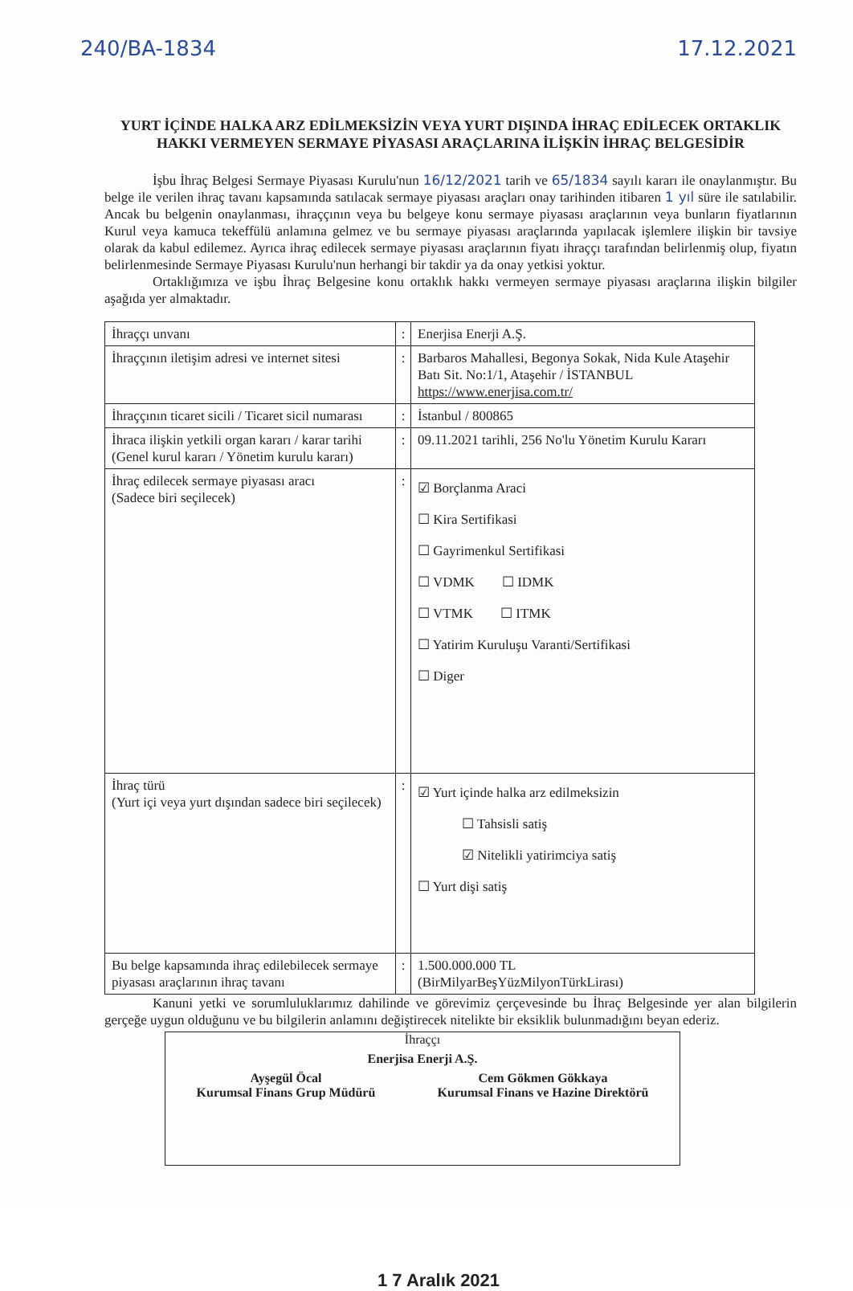240/BA-1834 17.12.2021
YURT İÇİNDE HALKA ARZ EDİLMEKSİZİN VEYA YURT DIŞINDA İHRAÇ EDİLECEK ORTAKLIK HAKKI VERMEYEN SERMAYE PİYASASI ARAÇLARINA İLİŞKİN İHRAÇ BELGESİDİR
İşbu İhraç Belgesi Sermaye Piyasası Kurulu'nun 16/12/2021 tarih ve 65/1834 sayılı kararı ile onaylanmıştır. Bu belge ile verilen ihraç tavanı kapsamında satılacak sermaye piyasası araçları onay tarihinden itibaren 1 yıl süre ile satılabilir. Ancak bu belgenin onaylanması, ihraççının veya bu belgeye konu sermaye piyasası araçlarının veya bunların fiyatlarının Kurul veya kamuca tekeffülü anlamına gelmez ve bu sermaye piyasası araçlarında yapılacak işlemlere ilişkin bir tavsiye olarak da kabul edilemez. Ayrıca ihraç edilecek sermaye piyasası araçlarının fiyatı ihraççı tarafından belirlenmiş olup, fiyatın belirlenmesinde Sermaye Piyasası Kurulu'nun herhangi bir takdir ya da onay yetkisi yoktur.
Ortaklığımıza ve işbu İhraç Belgesine konu ortaklık hakkı vermeyen sermaye piyasası araçlarına ilişkin bilgiler aşağıda yer almaktadır.
| İhraççı unvanı | : | Enerjisa Enerji A.Ş. |
| İhraççının iletişim adresi ve internet sitesi | : | Barbaros Mahallesi, Begonya Sokak, Nida Kule Ataşehir Batı Sit. No:1/1, Ataşehir / İSTANBUL https://www.enerjisa.com.tr/ |
| İhraççının ticaret sicili / Ticaret sicil numarası | : | İstanbul / 800865 |
| İhraca ilişkin yetkili organ kararı / karar tarihi (Genel kurul kararı / Yönetim kurulu kararı) | : | 09.11.2021 tarihli, 256 No'lu Yönetim Kurulu Kararı |
| İhraç edilecek sermaye piyasası aracı (Sadece biri seçilecek) | : | ☑ Borçlanma Araci ☐ Kira Sertifikasi ☐ Gayrimenkul Sertifikasi ☐ VDMK ☐ IDMK ☐ VTMK ☐ ITMK ☐ Yatirim Kuruluşu Varanti/Sertifikasi ☐ Diger |
| İhraç türü (Yurt içi veya yurt dışından sadece biri seçilecek) | : | ☑ Yurt içinde halka arz edilmeksizin ☐ Tahsisli satiş ☑ Nitelikli yatirimciya satiş ☐ Yurt dişi satiş |
| Bu belge kapsamında ihraç edilebilecek sermaye piyasası araçlarının ihraç tavanı | : | 1.500.000.000 TL (BirMilyarBeşYüzMilyonTürkLirası) |
Kanuni yetki ve sorumluluklarımız dahilinde ve görevimiz çerçevesinde bu İhraç Belgesinde yer alan bilgilerin gerçeğe uygun olduğunu ve bu bilgilerin anlamını değiştirecek nitelikte bir eksiklik bulunmadığını beyan ederiz.
İhraççı
Enerjisa Enerji A.Ş.
Ayşegül Öcal
Kurumsal Finans Grup Müdürü
Cem Gökmen Gökkaya
Kurumsal Finans ve Hazine Direktörü
1 7 Aralık 2021